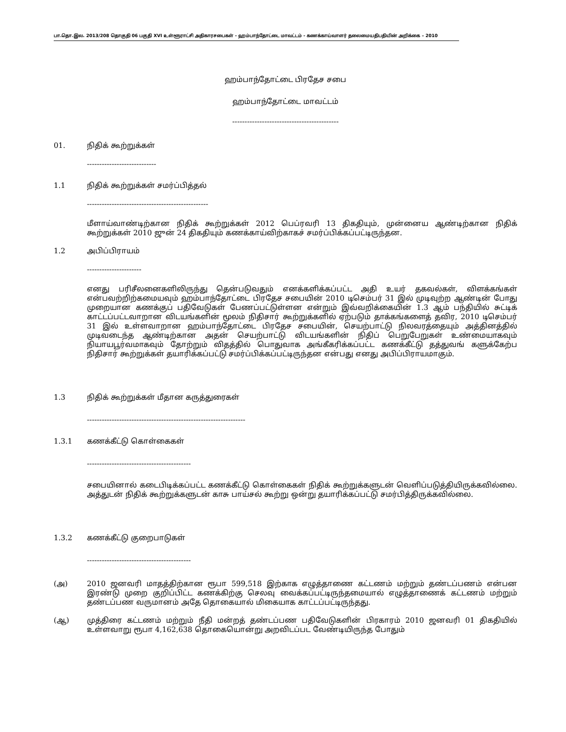பா.தொ.இல. 2013/208 தொகுதி 06 பகுதி XVI உள்ளூராட்சி அதிகாரசபைகள் - ஹம்பாந்தோட்டை மாவட்டம் - கணக்காய்வாளர் தலைமையதிபதியின் அறிக்கை – 2010
ஹம்பாந்தோட்டை பிரதேச சபை
ஹம்பாந்தோட்டை மாவட்டம்
-------------------------------------------
01. நிதிக் கூற்றுக்கள்
----------------------------
1.1 நிதிக் கூற்றுக்கள் சமர்ப்பித்தல்
-------------------------------------------------
மீளாய்வாண்டிற்கான நிதிக் கூற்றுக்கள் 2012 பெப்ரவரி 13 திகதியும், முன்னைய ஆண்டிற்கான நிதிக் கூற்றுக்கள் 2010 ஜுன் 24 திகதியும் கணக்காய்விற்காகச் சமர்ப்பிக்கப்பட்டிருந்தன.
1.2 அபிப்பிராயம்
----------------------
எனது பரிசீலனைகளிலிருந்து தென்படுவதும் எனக்களிக்கப்பட்ட அதி உயர் தகவல்கள், விளக்கங்கள் என்பவற்றிற்கமையவும் ஹம்பாந்தோட்டை பிரதேச சபையின் 2010 டிசெம்பர் 31 இல் முடிவுற்ற ஆண்டின் போது முறையான கணக்குப் பதிவேடுகள் பேணப்பட்டுள்ளன என்றும் இவ்வறிக்கையின் 1.3 ஆம் பந்தியில் சுட்டிக் காட்டப்பட்டவாறான விடயங்களின் மூலம் நிதிசார் கூற்றுக்களில் ஏற்படும் தாக்கங்களைத் தவிர, 2010 டிசெம்பர் 31 இல் உள்ளவாறான ஹம்பாந்தோட்டை பிரதேச சபையின், செயற்பாட்டு நிலவரத்தையும் அத்தினத்தில் முடிவடைந்த ஆண்டிற்கான அதன் செயற்பாட்டு விடயங்களின் நிதிப் பெறுபேறுகள் உண்மையாகவும் நியாயபூர்வமாகவும் தோற்றும் விதத்தில் பொதுவாக அங்கீகரிக்கப்பட்ட கணக்கீட்டு தத்துவங் களுக்கேற்ப நிதிசார் கூற்றுக்கள் தயாரிக்கப்பட்டு சமர்ப்பிக்கப்பட்டிருந்தன என்பது எனது அபிப்பிராயமாகும்.
1.3 நிதிக் கூற்றுக்கள் மீதான கருத்துரைகள்
----------------------------------------------------------------
1.3.1 கணக்கீட்டு கொள்கைகள்
------------------------------------------
சபையினால் கடைபிடிக்கப்பட்ட கணக்கீட்டு கொள்கைகள் நிதிக் கூற்றுக்களுடன் வெளிப்படுத்தியிருக்கவில்லை. அத்துடன் நிதிக் கூற்றுக்களுடன் காசு பாய்சல் கூற்று ஒன்று தயாரிக்கப்பட்டு சமர்பித்திருக்கவில்லை.
1.3.2 கணக்கீட்டு குறைபாடுகள்
------------------------------------------
(அ)
2010 ஜனவரி மாதத்திற்கான ரூபா 599,518 இற்காக எழுத்தாணை கட்டணம் மற்றும் தண்டப்பணம் என்பன இரண்டு முறை குறிப்பிட்ட கணக்கிற்கு செலவு வைக்கப்பட்டிருந்தமையால் எழுத்தாணைக் கட்டணம் மற்றும் தண்டப்பண வருமானம் அதே தொகையால் மிகையாக காட்டப்பட்டிருந்தது.
(ஆ)
முத்திரை கட்டணம் மற்றும் நீதி மன்றத் தண்டப்பண பதிவேடுகளின் பிரகாரம் 2010 ஜனவரி 01 திகதியில் உள்ளவாறு ரூபா 4,162,638 தொகையொன்று அறவிடப்பட வேண்டியிருந்த போதும்